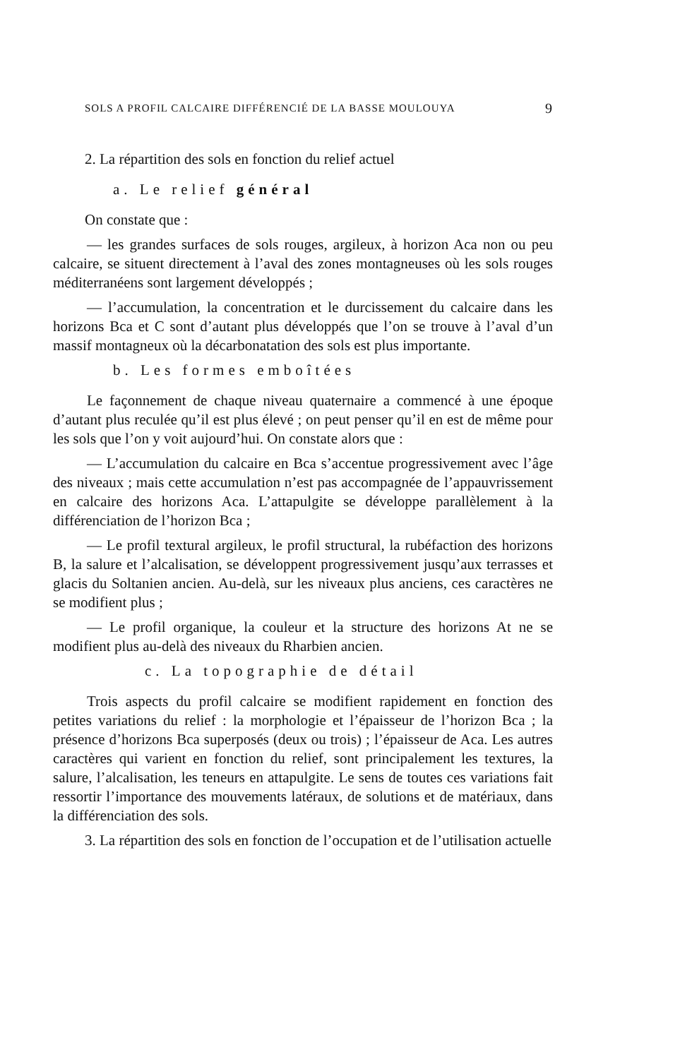SOLS A PROFIL CALCAIRE DIFFÉRENCIÉ DE LA BASSE MOULOUYA 9
2. La répartition des sols en fonction du relief actuel
a. Le relief général
On constate que :
— les grandes surfaces de sols rouges, argileux, à horizon Aca non ou peu calcaire, se situent directement à l’aval des zones montagneuses où les sols rouges méditerranéens sont largement développés ;
— l’accumulation, la concentration et le durcissement du calcaire dans les horizons Bca et C sont d’autant plus développés que l’on se trouve à l’aval d’un massif montagneux où la décarbonatation des sols est plus importante.
b. Les formes emboîtées
Le façonnement de chaque niveau quaternaire a commencé à une époque d’autant plus reculée qu’il est plus élevé ; on peut penser qu’il en est de même pour les sols que l’on y voit aujourd’hui. On constate alors que :
— L’accumulation du calcaire en Bca s’accentue progressivement avec l’âge des niveaux ; mais cette accumulation n’est pas accompagnée de l’appauvrissement en calcaire des horizons Aca. L’attapulgite se développe parallèlement à la différenciation de l’horizon Bca ;
— Le profil textural argileux, le profil structural, la rubéfaction des horizons B, la salure et l’alcalisation, se développent progressivement jusqu’aux terrasses et glacis du Soltanien ancien. Au-delà, sur les niveaux plus anciens, ces caractères ne se modifient plus ;
— Le profil organique, la couleur et la structure des horizons At ne se modifient plus au-delà des niveaux du Rharbien ancien.
c. La topographie de détail
Trois aspects du profil calcaire se modifient rapidement en fonction des petites variations du relief : la morphologie et l’épaisseur de l’horizon Bca ; la présence d’horizons Bca superposés (deux ou trois) ; l’épaisseur de Aca. Les autres caractères qui varient en fonction du relief, sont principalement les textures, la salure, l’alcalisation, les teneurs en attapulgite. Le sens de toutes ces variations fait ressortir l’importance des mouvements latéraux, de solutions et de matériaux, dans la différenciation des sols.
3. La répartition des sols en fonction de l’occupation et de l’utilisation actuelle